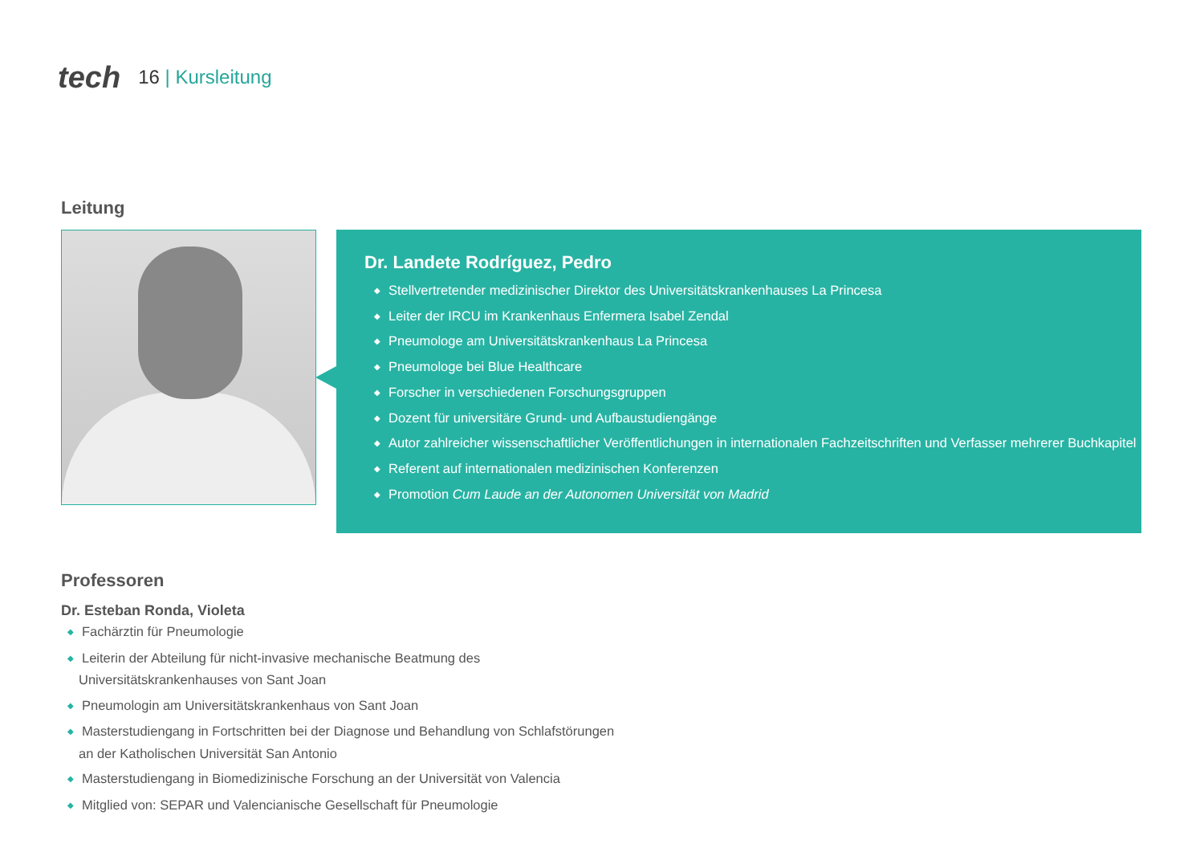tech 16 | Kursleitung
Leitung
Dr. Landete Rodríguez, Pedro
◆ Stellvertretender medizinischer Direktor des Universitätskrankenhauses La Princesa
◆ Leiter der IRCU im Krankenhaus Enfermera Isabel Zendal
◆ Pneumologe am Universitätskrankenhaus La Princesa
◆ Pneumologe bei Blue Healthcare
◆ Forscher in verschiedenen Forschungsgruppen
◆ Dozent für universitäre Grund- und Aufbaustudiengänge
◆ Autor zahlreicher wissenschaftlicher Veröffentlichungen in internationalen Fachzeitschriften und Verfasser mehrerer Buchkapitel
◆ Referent auf internationalen medizinischen Konferenzen
◆ Promotion Cum Laude an der Autonomen Universität von Madrid
Professoren
Dr. Esteban Ronda, Violeta
◆ Fachärztin für Pneumologie
◆ Leiterin der Abteilung für nicht-invasive mechanische Beatmung des Universitätskrankenhauses von Sant Joan
◆ Pneumologin am Universitätskrankenhaus von Sant Joan
◆ Masterstudiengang in Fortschritten bei der Diagnose und Behandlung von Schlafstörungen an der Katholischen Universität San Antonio
◆ Masterstudiengang in Biomedizinische Forschung an der Universität von Valencia
◆ Mitglied von: SEPAR und Valencianische Gesellschaft für Pneumologie